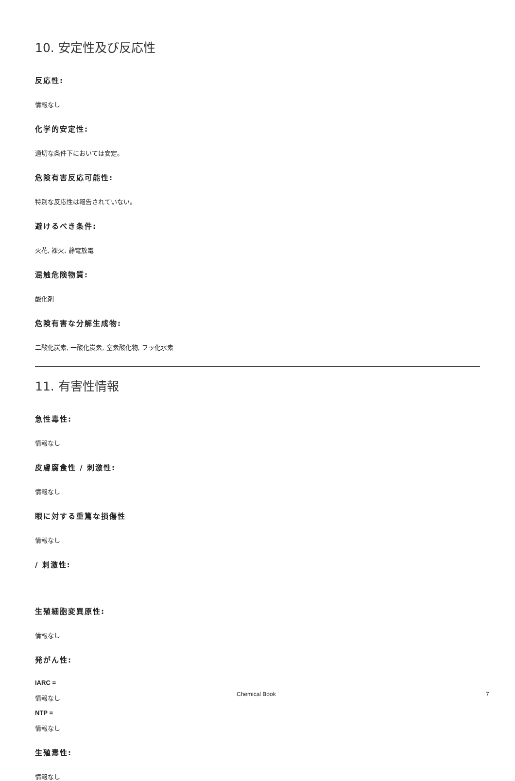10. 安定性及び反応性
反応性:
情報なし
化学的安定性:
適切な条件下においては安定。
危険有害反応可能性:
特別な反応性は報告されていない。
避けるべき条件:
火花, 裸火, 静電放電
混触危険物質:
酸化剤
危険有害な分解生成物:
二酸化炭素, 一酸化炭素, 窒素酸化物, フッ化水素
11. 有害性情報
急性毒性:
情報なし
皮膚腐食性 / 刺激性:
情報なし
眼に対する重篤な損傷性
情報なし
/ 刺激性:
生殖細胞変異原性:
情報なし
発がん性:
IARC =
情報なし
NTP =
情報なし
生殖毒性:
情報なし
Chemical Book 7